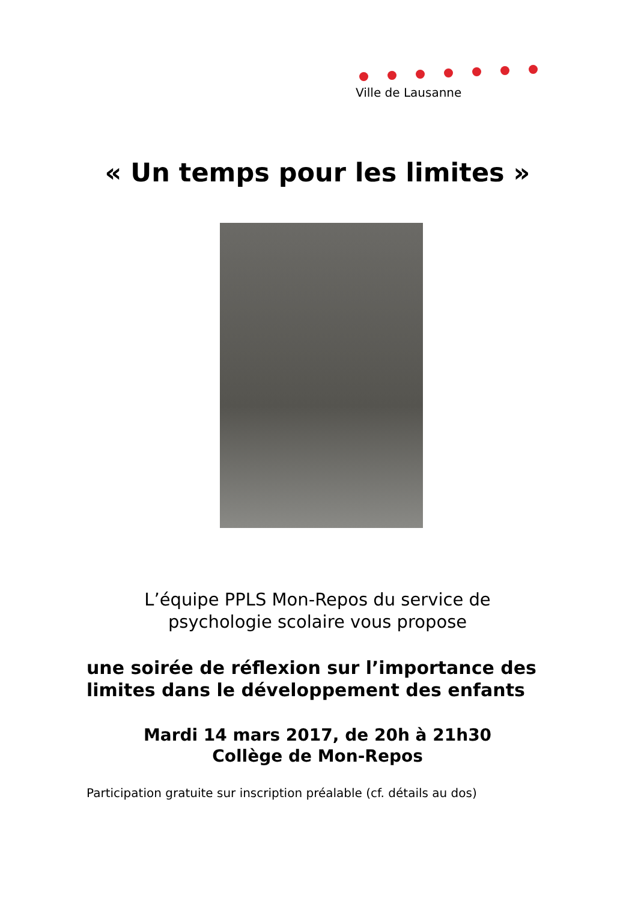Ville de Lausanne
« Un temps pour les limites »
L’équipe PPLS Mon-Repos du service de
psychologie scolaire vous propose
une soirée de réflexion sur l’importance des
limites dans le développement des enfants
Mardi 14 mars 2017, de 20h à 21h30
Collège de Mon-Repos
Participation gratuite sur inscription préalable (cf. détails au dos)